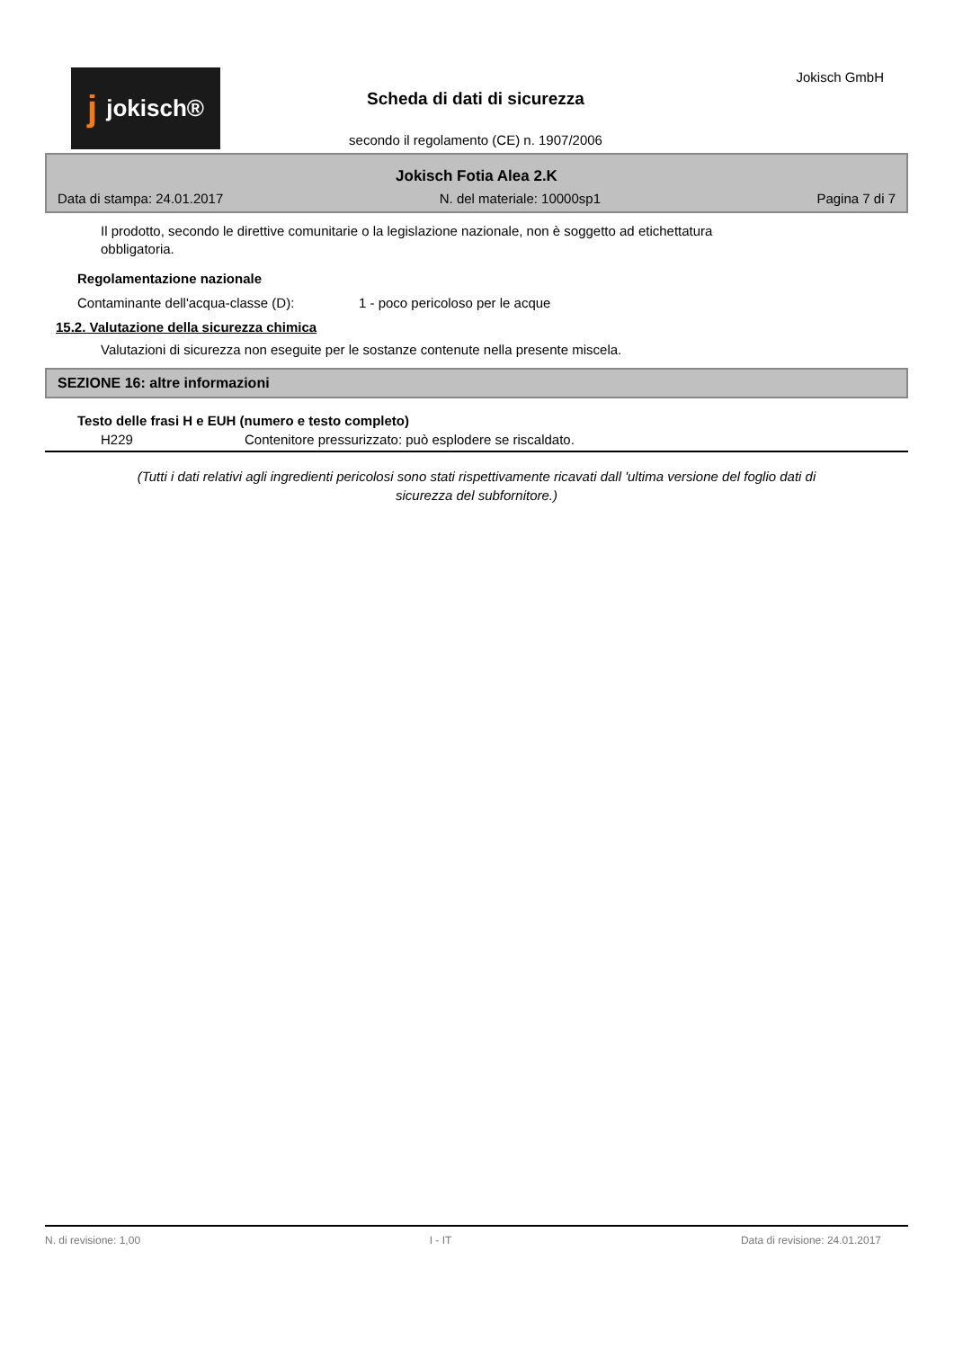jjokisch®
Scheda di dati di sicurezza
secondo il regolamento (CE) n. 1907/2006
Jokisch GmbH
Jokisch Fotia Alea 2.K
Data di stampa: 24.01.2017 N. del materiale: 10000sp1 Pagina 7 di 7
Il prodotto, secondo le direttive comunitarie o la legislazione nazionale, non è soggetto ad etichettatura obbligatoria.
Regolamentazione nazionale
Contaminante dell'acqua-classe (D): 1 - poco pericoloso per le acque
15.2. Valutazione della sicurezza chimica
Valutazioni di sicurezza non eseguite per le sostanze contenute nella presente miscela.
SEZIONE 16: altre informazioni
Testo delle frasi H e EUH (numero e testo completo)
H229 Contenitore pressurizzato: può esplodere se riscaldato.
(Tutti i dati relativi agli ingredienti pericolosi sono stati rispettivamente ricavati dall 'ultima versione del foglio dati di sicurezza del subfornitore.)
N. di revisione: 1,00 I - IT Data di revisione: 24.01.2017